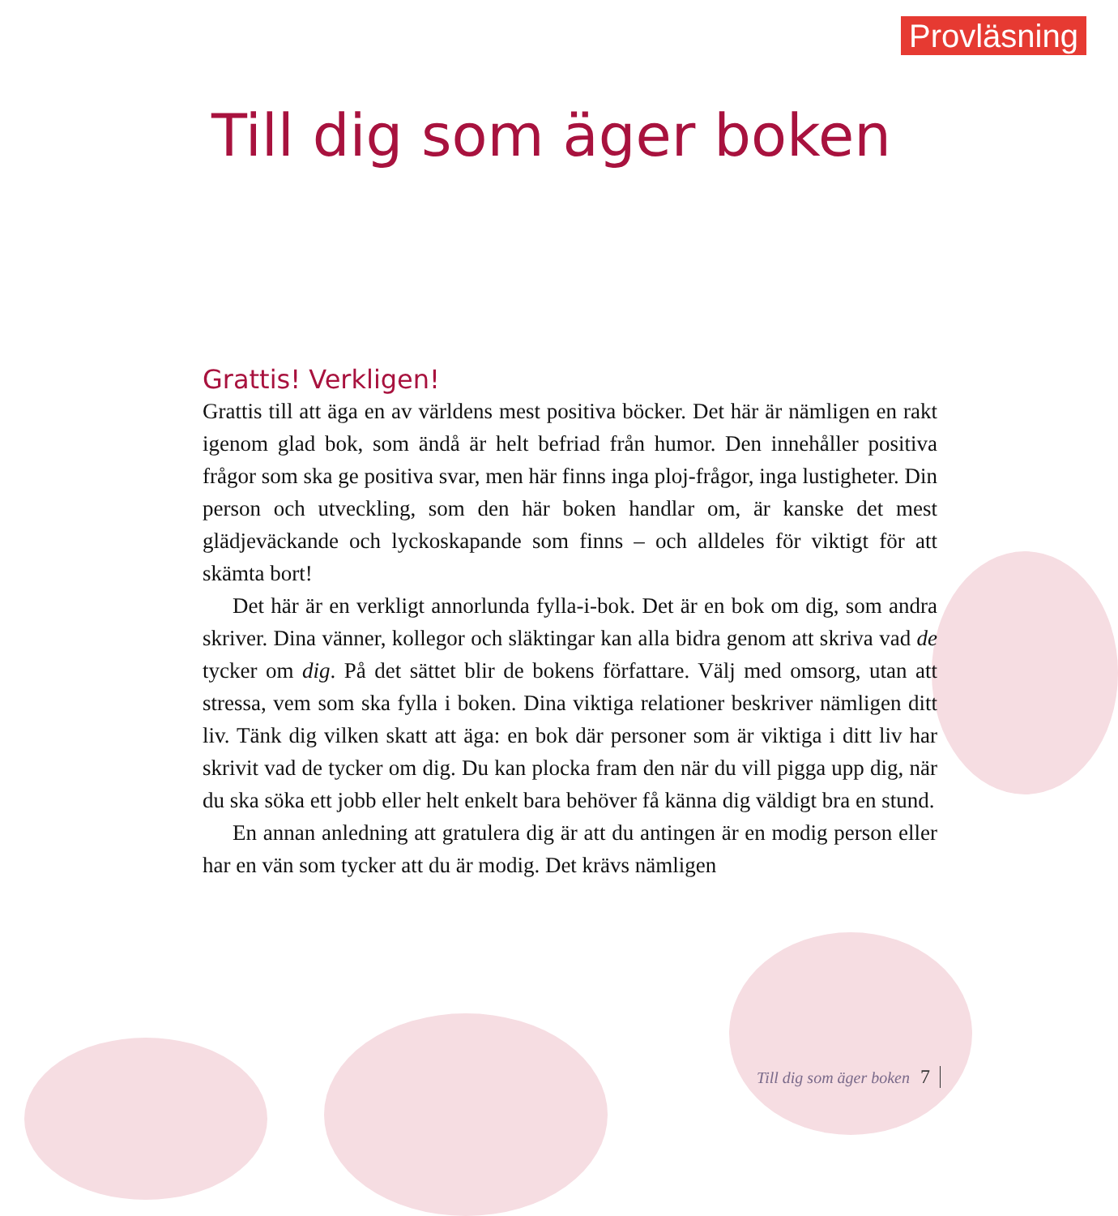Provläsning
Till dig som äger boken
Grattis! Verkligen!
Grattis till att äga en av världens mest positiva böcker. Det här är nämligen en rakt igenom glad bok, som ändå är helt befriad från humor. Den innehåller positiva frågor som ska ge positiva svar, men här finns inga ploj-frågor, inga lustigheter. Din person och utveckling, som den här boken handlar om, är kanske det mest glädjeväckande och lyckoskapande som finns – och alldeles för viktigt för att skämta bort!
Det här är en verkligt annorlunda fylla-i-bok. Det är en bok om dig, som andra skriver. Dina vänner, kollegor och släktingar kan alla bidra genom att skriva vad de tycker om dig. På det sättet blir de bokens författare. Välj med omsorg, utan att stressa, vem som ska fylla i boken. Dina viktiga relationer beskriver nämligen ditt liv. Tänk dig vilken skatt att äga: en bok där personer som är viktiga i ditt liv har skrivit vad de tycker om dig. Du kan plocka fram den när du vill pigga upp dig, när du ska söka ett jobb eller helt enkelt bara behöver få känna dig väldigt bra en stund.
En annan anledning att gratulera dig är att du antingen är en modig person eller har en vän som tycker att du är modig. Det krävs nämligen
Till dig som äger boken 7